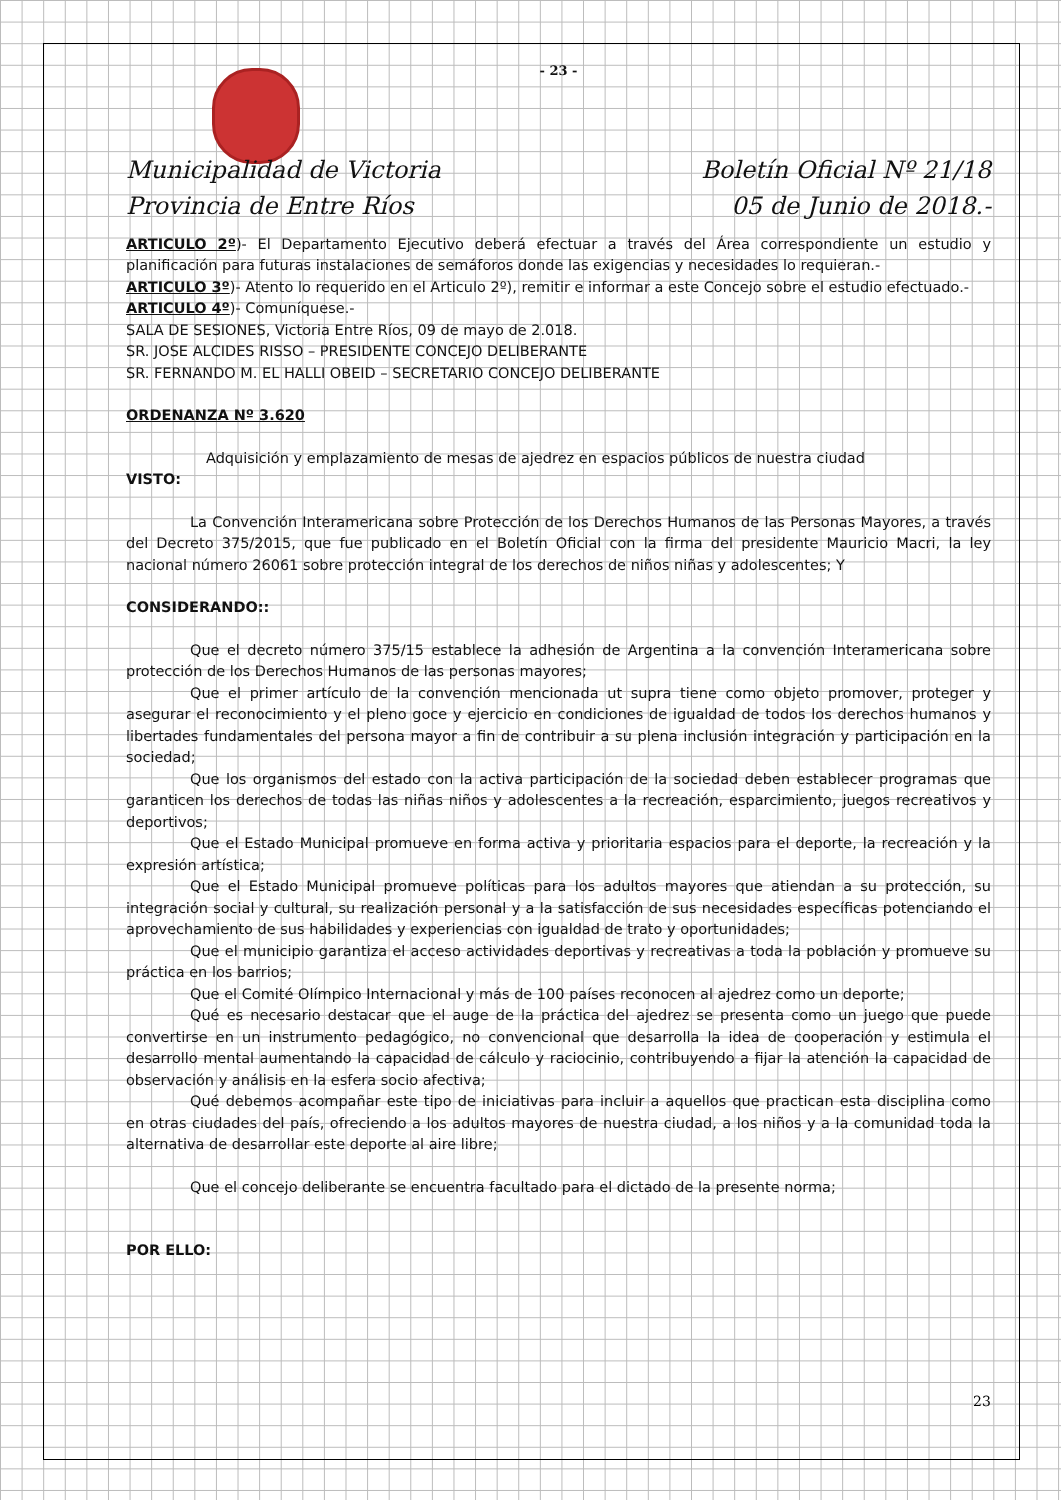- 23 -
Municipalidad de Victoria
Provincia de Entre Ríos
Boletín Oficial Nº 21/18
05 de Junio de 2018.-
ARTICULO 2º)- El Departamento Ejecutivo deberá efectuar a través del Área correspondiente un estudio y planificación para futuras instalaciones de semáforos donde las exigencias y necesidades lo requieran.-
ARTICULO 3º)- Atento lo requerido en el Articulo 2º), remitir e informar a este Concejo sobre el estudio efectuado.-
ARTICULO 4º)- Comuníquese.-
SALA DE SESIONES, Victoria Entre Ríos, 09 de mayo de 2.018.
SR. JOSE ALCIDES RISSO – PRESIDENTE CONCEJO DELIBERANTE
SR. FERNANDO M. EL HALLI OBEID – SECRETARIO CONCEJO DELIBERANTE
ORDENANZA Nº 3.620
Adquisición y emplazamiento de mesas de ajedrez en espacios públicos de nuestra ciudad
VISTO:
La Convención Interamericana sobre Protección de los Derechos Humanos de las Personas Mayores, a través del Decreto 375/2015, que fue publicado en el Boletín Oficial con la firma del presidente Mauricio Macri, la ley nacional número 26061 sobre protección integral de los derechos de niños niñas y adolescentes; Y
CONSIDERANDO::
Que el decreto número 375/15 establece la adhesión de Argentina a la convención Interamericana sobre protección de los Derechos Humanos de las personas mayores;
Que el primer artículo de la convención mencionada ut supra tiene como objeto promover, proteger y asegurar el reconocimiento y el pleno goce y ejercicio en condiciones de igualdad de todos los derechos humanos y libertades fundamentales del persona mayor a fin de contribuir a su plena inclusión integración y participación en la sociedad;
Que los organismos del estado con la activa participación de la sociedad deben establecer programas que garanticen los derechos de todas las niñas niños y adolescentes a la recreación, esparcimiento, juegos recreativos y deportivos;
Que el Estado Municipal promueve en forma activa y prioritaria espacios para el deporte, la recreación y la expresión artística;
Que el Estado Municipal promueve políticas para los adultos mayores que atiendan a su protección, su integración social y cultural, su realización personal y a la satisfacción de sus necesidades específicas potenciando el aprovechamiento de sus habilidades y experiencias con igualdad de trato y oportunidades;
Que el municipio garantiza el acceso actividades deportivas y recreativas a toda la población y promueve su práctica en los barrios;
Que el Comité Olímpico Internacional y más de 100 países reconocen al ajedrez como un deporte;
Qué es necesario destacar que el auge de la práctica del ajedrez se presenta como un juego que puede convertirse en un instrumento pedagógico, no convencional que desarrolla la idea de cooperación y estimula el desarrollo mental aumentando la capacidad de cálculo y raciocinio, contribuyendo a fijar la atención la capacidad de observación y análisis en la esfera socio afectiva;
Qué debemos acompañar este tipo de iniciativas para incluir a aquellos que practican esta disciplina como en otras ciudades del país, ofreciendo a los adultos mayores de nuestra ciudad, a los niños y a la comunidad toda la alternativa de desarrollar este deporte al aire libre;
Que el concejo deliberante se encuentra facultado para el dictado de la presente norma;
POR ELLO:
23